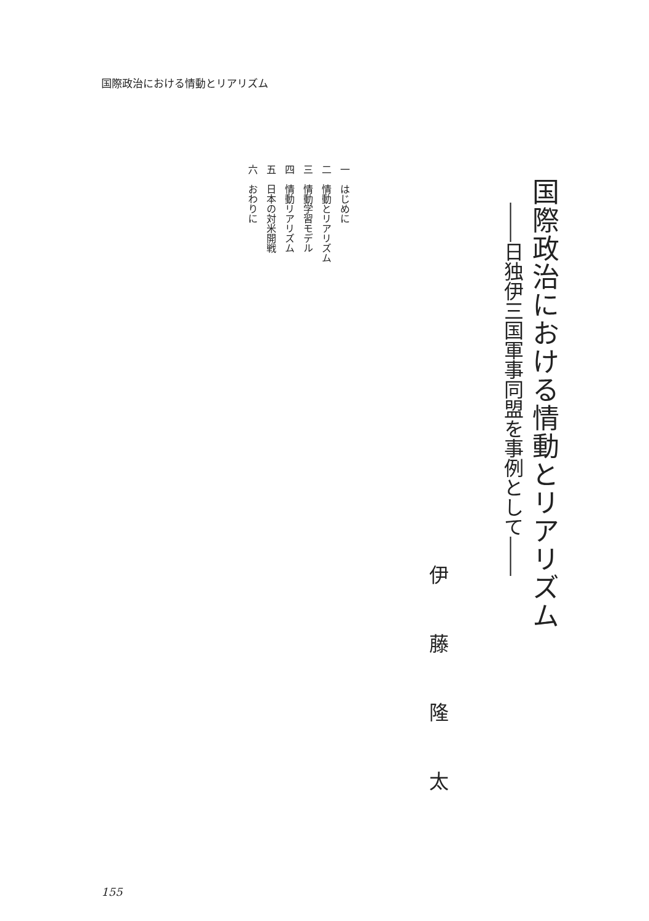国際政治における情動とリアリズム
国際政治における情動とリアリズム
――日独伊三国軍事同盟を事例として――
伊藤隆太
一　はじめに
二　情動とリアリズム
三　情動学習モデル
四　情動リアリズム
五　日本の対米開戦
六　おわりに
155